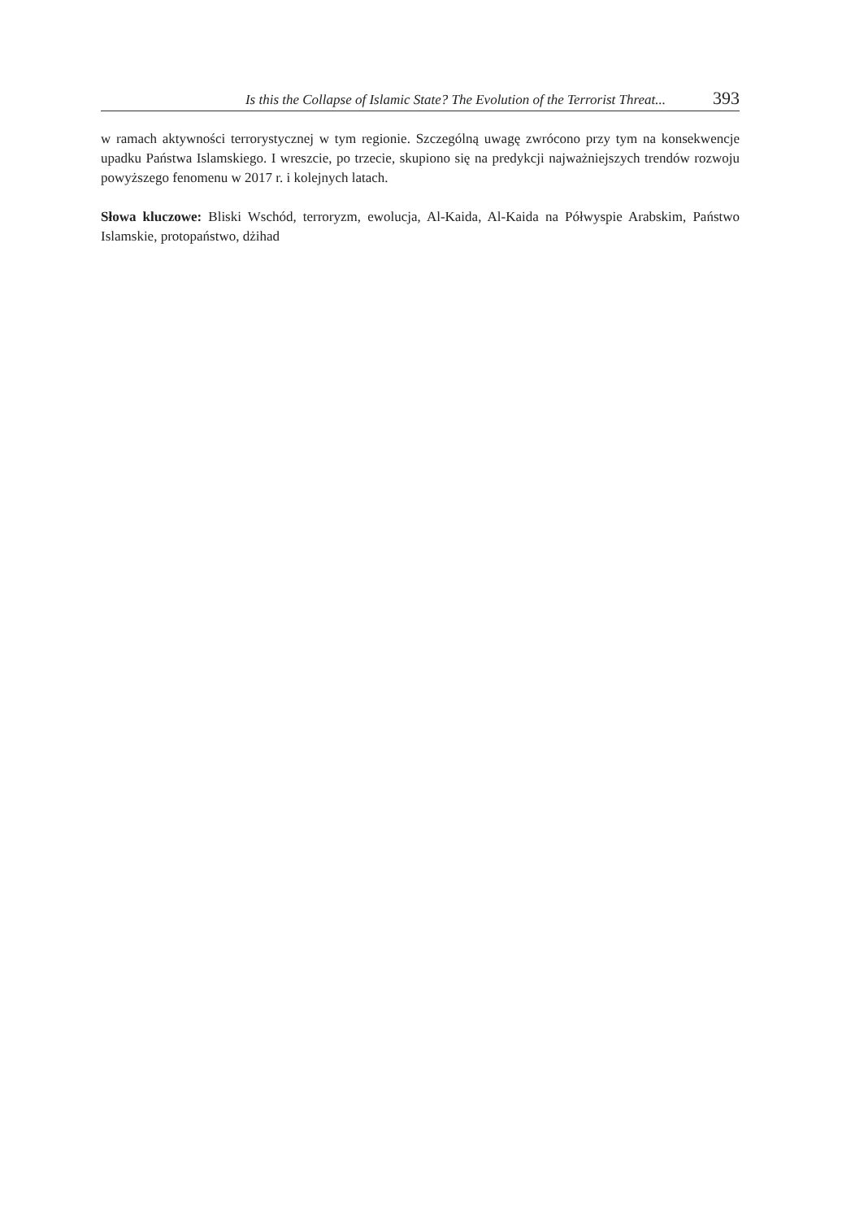Is this the Collapse of Islamic State? The Evolution of the Terrorist Threat... 393
w ramach aktywności terrorystycznej w tym regionie. Szczególną uwagę zwrócono przy tym na konsekwencje upadku Państwa Islamskiego. I wreszcie, po trzecie, skupiono się na predykcji najważniejszych trendów rozwoju powyższego fenomenu w 2017 r. i kolejnych latach.
Słowa kluczowe: Bliski Wschód, terroryzm, ewolucja, Al-Kaida, Al-Kaida na Półwyspie Arab­skim, Państwo Islamskie, protopaństwo, dżihad